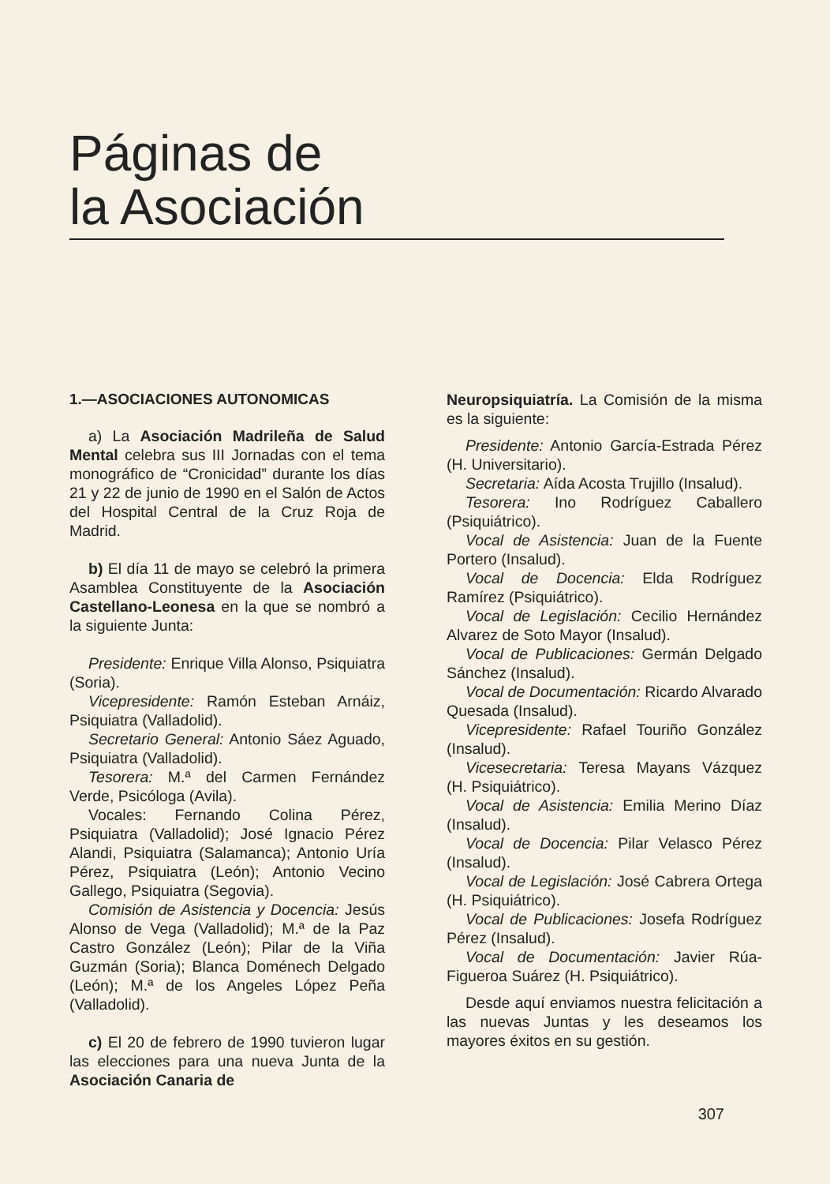Páginas de
la Asociación
1.—ASOCIACIONES AUTONOMICAS
a) La Asociación Madrileña de Salud Mental celebra sus III Jornadas con el tema monográfico de “Cronicidad” durante los días 21 y 22 de junio de 1990 en el Salón de Actos del Hospital Central de la Cruz Roja de Madrid.
b) El día 11 de mayo se celebró la primera Asamblea Constituyente de la Asociación Castellano-Leonesa en la que se nombró a la siguiente Junta:
Presidente: Enrique Villa Alonso, Psiquiatra (Soria).
Vicepresidente: Ramón Esteban Arnáiz, Psiquiatra (Valladolid).
Secretario General: Antonio Sáez Aguado, Psiquiatra (Valladolid).
Tesorera: M.ª del Carmen Fernández Verde, Psicóloga (Avila).
Vocales: Fernando Colina Pérez, Psiquiatra (Valladolid); José Ignacio Pérez Alandi, Psiquiatra (Salamanca); Antonio Uría Pérez, Psiquiatra (León); Antonio Vecino Gallego, Psiquiatra (Segovia).
Comisión de Asistencia y Docencia: Jesús Alonso de Vega (Valladolid); M.ª de la Paz Castro González (León); Pilar de la Viña Guzmán (Soria); Blanca Doménech Delgado (León); M.ª de los Angeles López Peña (Valladolid).
c) El 20 de febrero de 1990 tuvieron lugar las elecciones para una nueva Junta de la Asociación Canaria de
Neuropsiquiatría. La Comisión de la misma es la siguiente:
Presidente: Antonio García-Estrada Pérez (H. Universitario).
Secretaria: Aída Acosta Trujillo (Insalud).
Tesorera: Ino Rodríguez Caballero (Psiquiátrico).
Vocal de Asistencia: Juan de la Fuente Portero (Insalud).
Vocal de Docencia: Elda Rodríguez Ramírez (Psiquiátrico).
Vocal de Legislación: Cecilio Hernández Alvarez de Soto Mayor (Insalud).
Vocal de Publicaciones: Germán Delgado Sánchez (Insalud).
Vocal de Documentación: Ricardo Alvarado Quesada (Insalud).
Vicepresidente: Rafael Touriño González (Insalud).
Vicesecretaria: Teresa Mayans Vázquez (H. Psiquiátrico).
Vocal de Asistencia: Emilia Merino Díaz (Insalud).
Vocal de Docencia: Pilar Velasco Pérez (Insalud).
Vocal de Legislación: José Cabrera Ortega (H. Psiquiátrico).
Vocal de Publicaciones: Josefa Rodríguez Pérez (Insalud).
Vocal de Documentación: Javier Rúa-Figueroa Suárez (H. Psiquiátrico).
Desde aquí enviamos nuestra felicitación a las nuevas Juntas y les deseamos los mayores éxitos en su gestión.
307